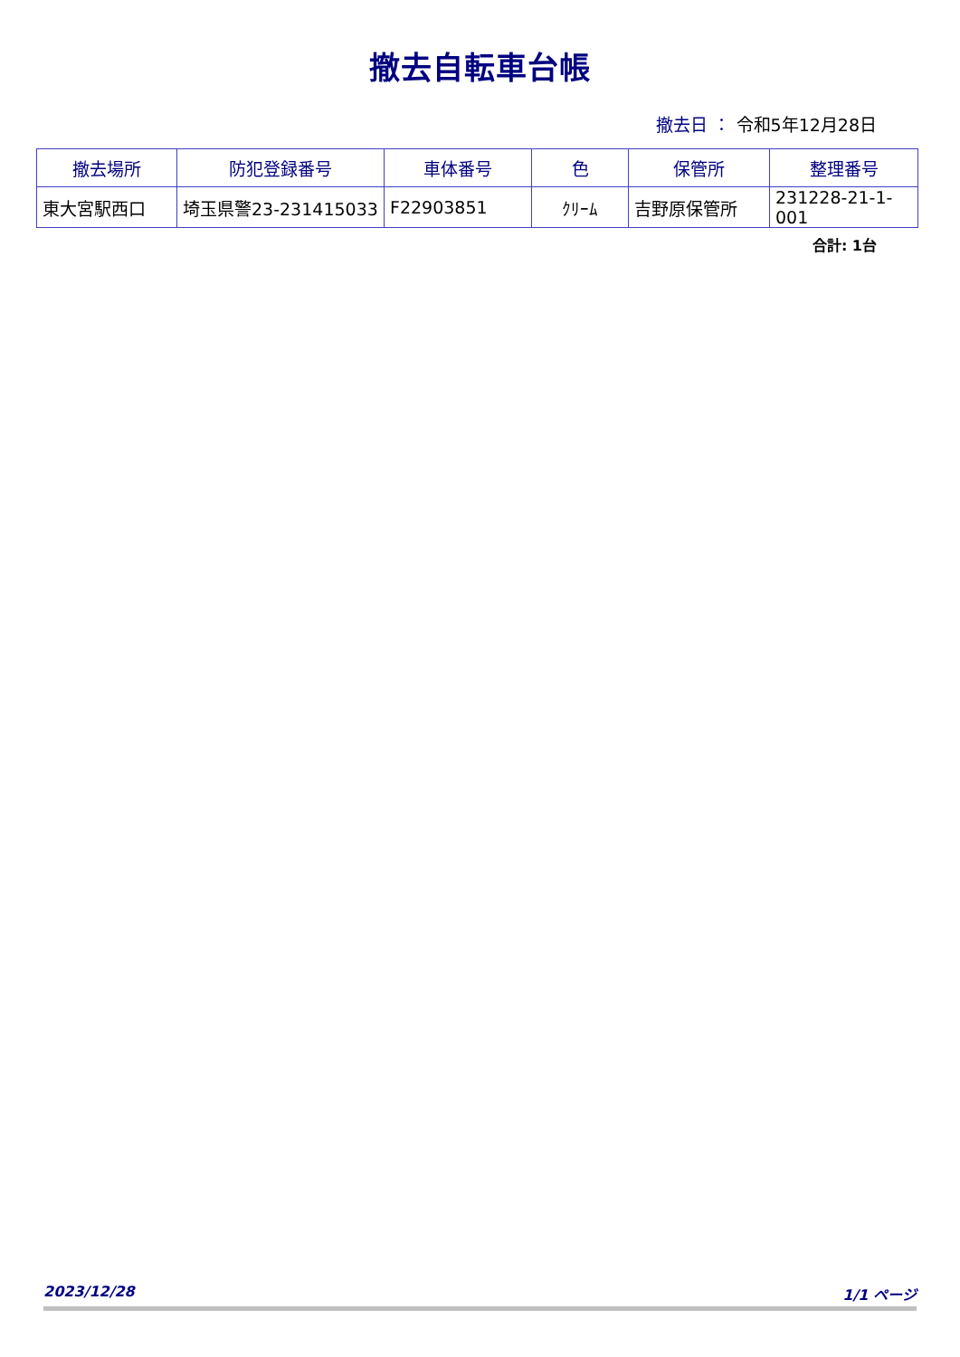撤去自転車台帳
撤去日 ： 令和5年12月28日
| 撤去場所 | 防犯登録番号 | 車体番号 | 色 | 保管所 | 整理番号 |
| --- | --- | --- | --- | --- | --- |
| 東大宮駅西口 | 埼玉県警23-231415033 | F22903851 | ｸﾘｰﾑ | 吉野原保管所 | 231228-21-1-001 |
合計: 1台
2023/12/28 1/1 ページ